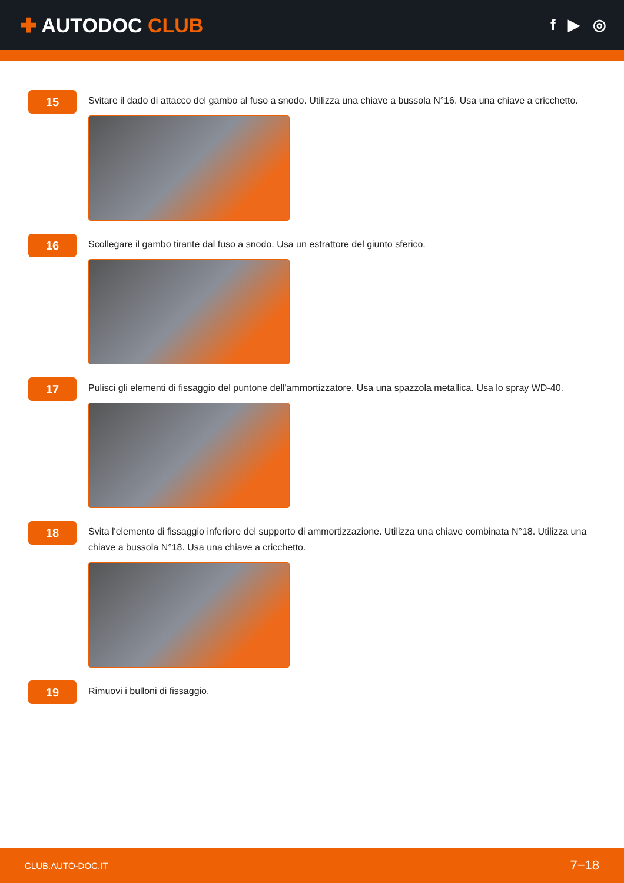✚ AUTODOC CLUB
f ▶ ◎
15
Svitare il dado di attacco del gambo al fuso a snodo. Utilizza una chiave a bussola N°16. Usa una chiave a cricchetto.
16
Scollegare il gambo tirante dal fuso a snodo. Usa un estrattore del giunto sferico.
17
Pulisci gli elementi di fissaggio del puntone dell'ammortizzatore. Usa una spazzola metallica. Usa lo spray WD-40.
18
Svita l'elemento di fissaggio inferiore del supporto di ammortizzazione. Utilizza una chiave combinata N°18. Utilizza una chiave a bussola N°18. Usa una chiave a cricchetto.
19
Rimuovi i bulloni di fissaggio.
CLUB.AUTO-DOC.IT 7−18